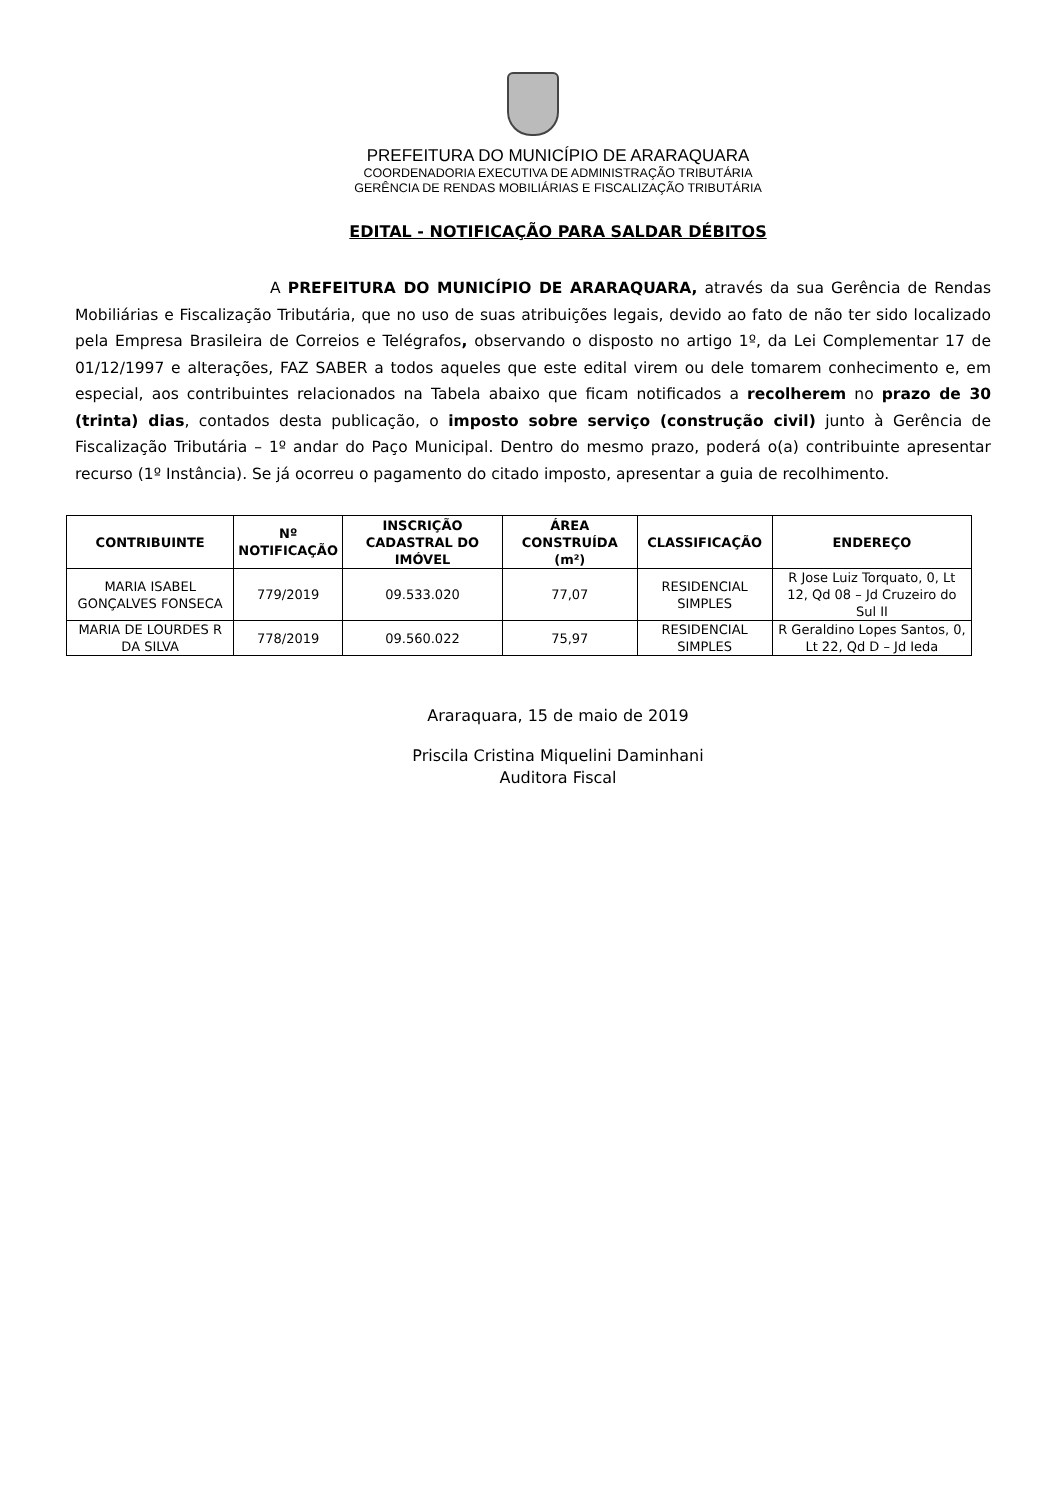PREFEITURA DO MUNICÍPIO DE ARARAQUARA
COORDENADORIA EXECUTIVA DE ADMINISTRAÇÃO TRIBUTÁRIA
GERÊNCIA DE RENDAS MOBILIÁRIAS E FISCALIZAÇÃO TRIBUTÁRIA
EDITAL - NOTIFICAÇÃO PARA SALDAR DÉBITOS
A PREFEITURA DO MUNICÍPIO DE ARARAQUARA, através da sua Gerência de Rendas Mobiliárias e Fiscalização Tributária, que no uso de suas atribuições legais, devido ao fato de não ter sido localizado pela Empresa Brasileira de Correios e Telégrafos, observando o disposto no artigo 1º, da Lei Complementar 17 de 01/12/1997 e alterações, FAZ SABER a todos aqueles que este edital virem ou dele tomarem conhecimento e, em especial, aos contribuintes relacionados na Tabela abaixo que ficam notificados a recolherem no prazo de 30 (trinta) dias, contados desta publicação, o imposto sobre serviço (construção civil) junto à Gerência de Fiscalização Tributária – 1º andar do Paço Municipal. Dentro do mesmo prazo, poderá o(a) contribuinte apresentar recurso (1º Instância). Se já ocorreu o pagamento do citado imposto, apresentar a guia de recolhimento.
| CONTRIBUINTE | Nº NOTIFICAÇÃO | INSCRIÇÃO CADASTRAL DO IMÓVEL | ÁREA CONSTRUÍDA (m²) | CLASSIFICAÇÃO | ENDEREÇO |
| --- | --- | --- | --- | --- | --- |
| MARIA ISABEL GONÇALVES FONSECA | 779/2019 | 09.533.020 | 77,07 | RESIDENCIAL SIMPLES | R Jose Luiz Torquato, 0, Lt 12, Qd 08 – Jd Cruzeiro do Sul II |
| MARIA DE LOURDES R DA SILVA | 778/2019 | 09.560.022 | 75,97 | RESIDENCIAL SIMPLES | R Geraldino Lopes Santos, 0, Lt 22, Qd D – Jd Ieda |
Araraquara, 15 de maio de 2019
Priscila Cristina Miquelini Daminhani
Auditora Fiscal